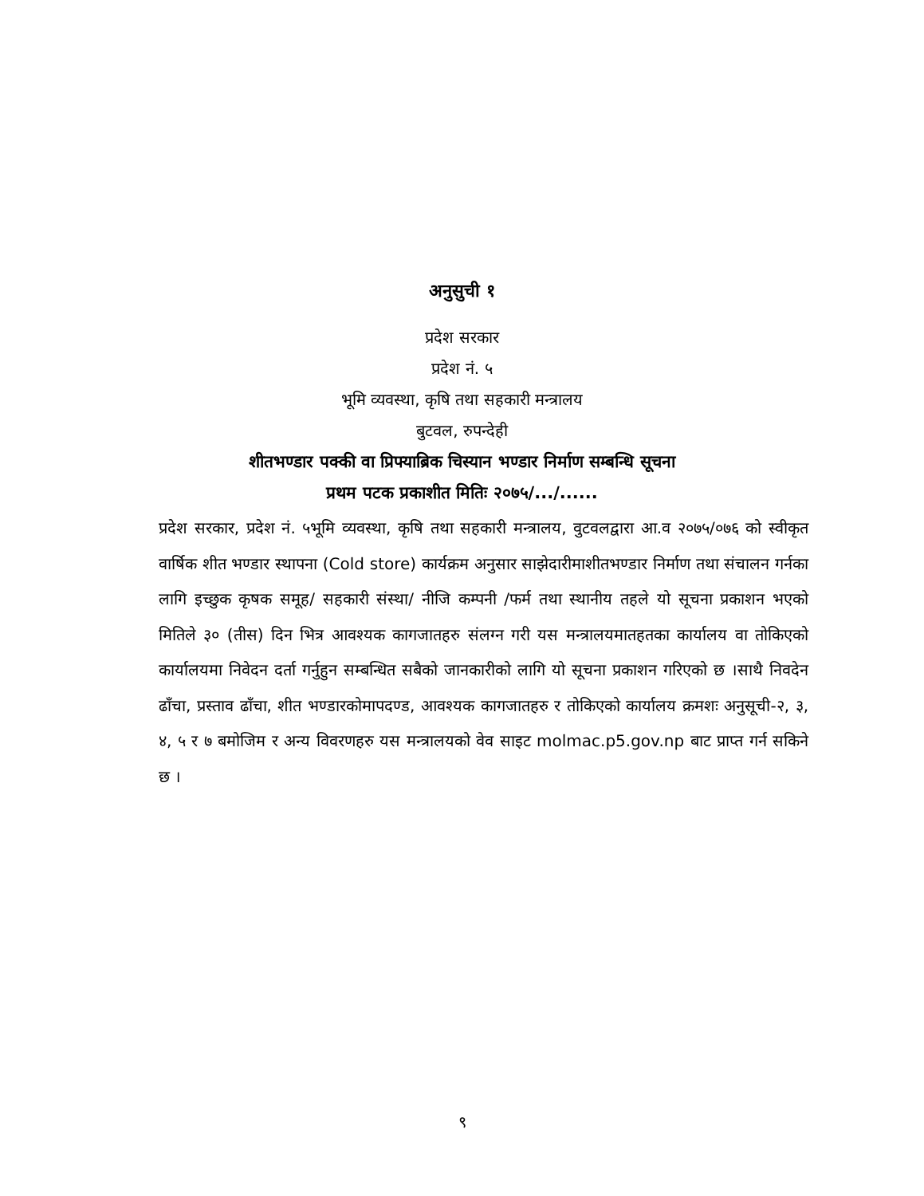अनुसुची १
प्रदेश सरकार
प्रदेश नं. ५
भूमि व्यवस्था, कृषि तथा सहकारी मन्त्रालय
बुटवल, रुपन्देही
शीतभण्डार पक्की वा प्रिफ्याब्रिक चिस्यान भण्डार निर्माण सम्बन्धि सूचना
प्रथम पटक प्रकाशीत मितिः २०७५/.../......
प्रदेश सरकार, प्रदेश नं. ५भूमि व्यवस्था, कृषि तथा सहकारी मन्त्रालय, वुटवलद्वारा आ.व २०७५/०७६ को स्वीकृत वार्षिक शीत भण्डार स्थापना (Cold store) कार्यक्रम अनुसार साझेदारीमाशीतभण्डार निर्माण तथा संचालन गर्नका लागि इच्छुक कृषक समूह/ सहकारी संस्था/ नीजि कम्पनी /फर्म तथा स्थानीय तहले यो सूचना प्रकाशन भएको मितिले ३० (तीस) दिन भित्र आवश्यक कागजातहरु संलग्न गरी यस मन्त्रालयमातहतका कार्यालय वा तोकिएको कार्यालयमा निवेदन दर्ता गर्नुहुन सम्बन्धित सबैको जानकारीको लागि यो सूचना प्रकाशन गरिएको छ ।साथै निवदेन ढाँचा, प्रस्ताव ढाँचा, शीत भण्डारकोमापदण्ड, आवश्यक कागजातहरु र तोकिएको कार्यालय क्रमशः अनुसूची-२, ३, ४, ५ र ७ बमोजिम र अन्य विवरणहरु यस मन्त्रालयको वेव साइट molmac.p5.gov.np बाट प्राप्त गर्न सकिने छ ।
९